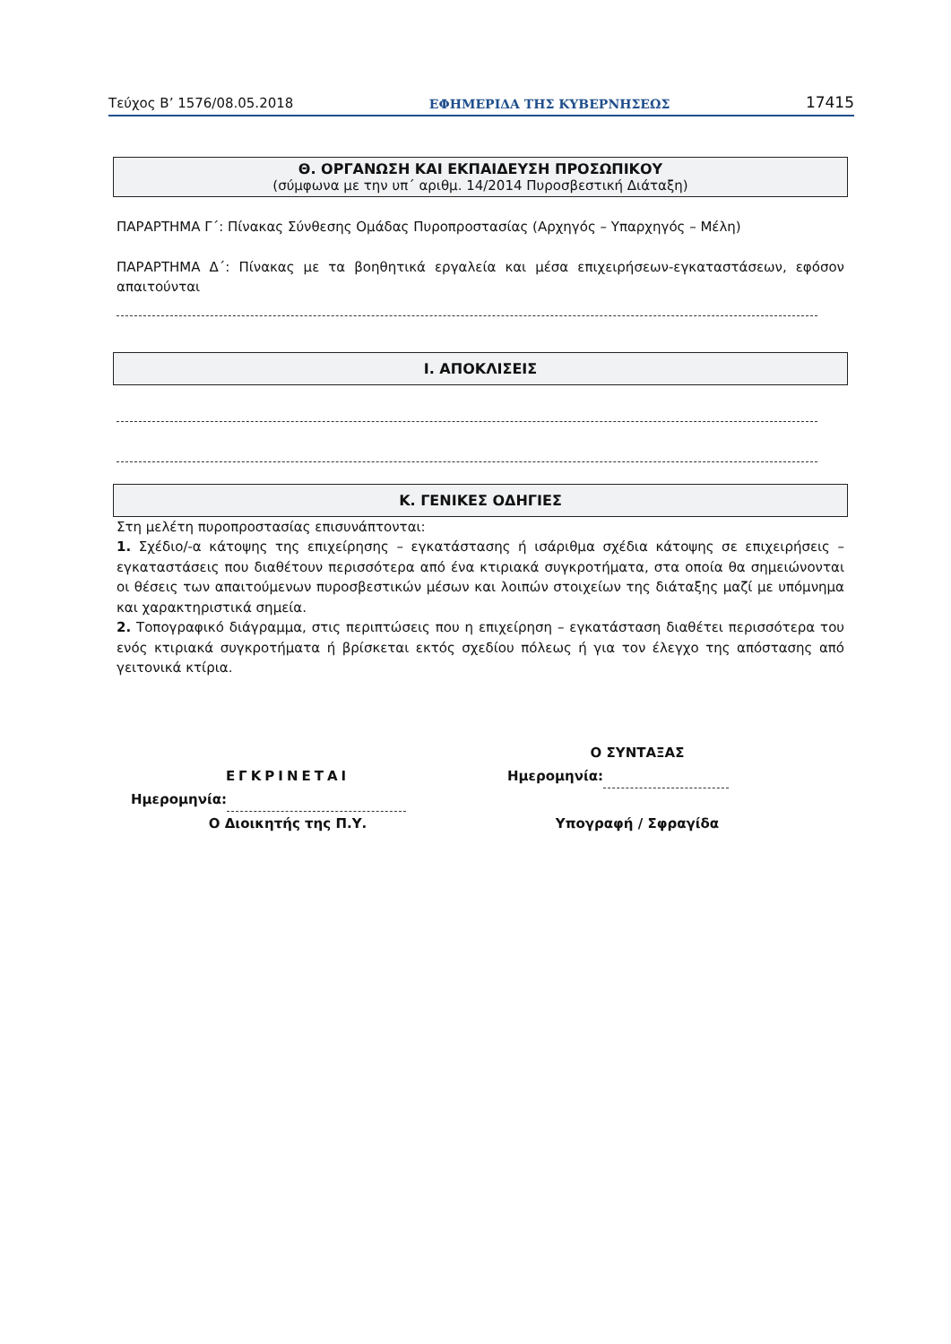Τεύχος Β’ 1576/08.05.2018 ΕΦΗΜΕΡΙΔΑ ΤΗΣ ΚΥΒΕΡΝΗΣΕΩΣ 17415
Θ. ΟΡΓΑΝΩΣΗ ΚΑΙ ΕΚΠΑΙΔΕΥΣΗ ΠΡΟΣΩΠΙΚΟΥ
(σύμφωνα με την υπ΄ αριθμ. 14/2014 Πυροσβεστική Διάταξη)
ΠΑΡΑΡΤΗΜΑ Γ΄: Πίνακας Σύνθεσης Ομάδας Πυροπροστασίας (Αρχηγός – Υπαρχηγός – Μέλη)
ΠΑΡΑΡΤΗΜΑ Δ΄: Πίνακας με τα βοηθητικά εργαλεία και μέσα επιχειρήσεων-εγκαταστάσεων, εφόσον απαιτούνται
Ι. ΑΠΟΚΛΙΣΕΙΣ
Κ. ΓΕΝΙΚΕΣ ΟΔΗΓΙΕΣ
Στη μελέτη πυροπροστασίας επισυνάπτονται:
1. Σχέδιο/-α κάτοψης της επιχείρησης – εγκατάστασης ή ισάριθμα σχέδια κάτοψης σε επιχειρήσεις – εγκαταστάσεις που διαθέτουν περισσότερα από ένα κτιριακά συγκροτήματα, στα οποία θα σημειώνονται οι θέσεις των απαιτούμενων πυροσβεστικών μέσων και λοιπών στοιχείων της διάταξης μαζί με υπόμνημα και χαρακτηριστικά σημεία.
2. Τοπογραφικό διάγραμμα, στις περιπτώσεις που η επιχείρηση – εγκατάσταση διαθέτει περισσότερα του ενός κτιριακά συγκροτήματα ή βρίσκεται εκτός σχεδίου πόλεως ή για τον έλεγχο της απόστασης από γειτονικά κτίρια.
ΕΓΚΡΙΝΕΤΑΙ
Ημερομηνία:
Ο Διοικητής της Π.Υ.
Ο ΣΥΝΤΑΞΑΣ
Ημερομηνία:
Υπογραφή / Σφραγίδα